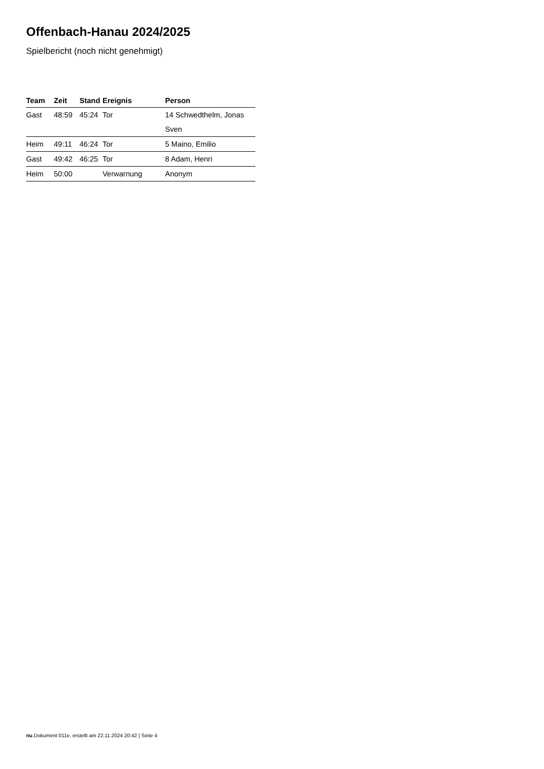Offenbach-Hanau 2024/2025
Spielbericht (noch nicht genehmigt)
| Team | Zeit | Stand | Ereignis | Person |
| --- | --- | --- | --- | --- |
| Gast | 48:59 | 45:24 | Tor | 14 Schwedthelm, Jonas |
| | | | | Sven |
| Heim | 49:11 | 46:24 | Tor | 5 Maino, Emilio |
| Gast | 49:42 | 46:25 | Tor | 8 Adam, Henri |
| Heim | 50:00 | | Verwarnung | Anonym |
nu.Dokument 011e, erstellt am 22.11.2024 20:42 | Seite 4